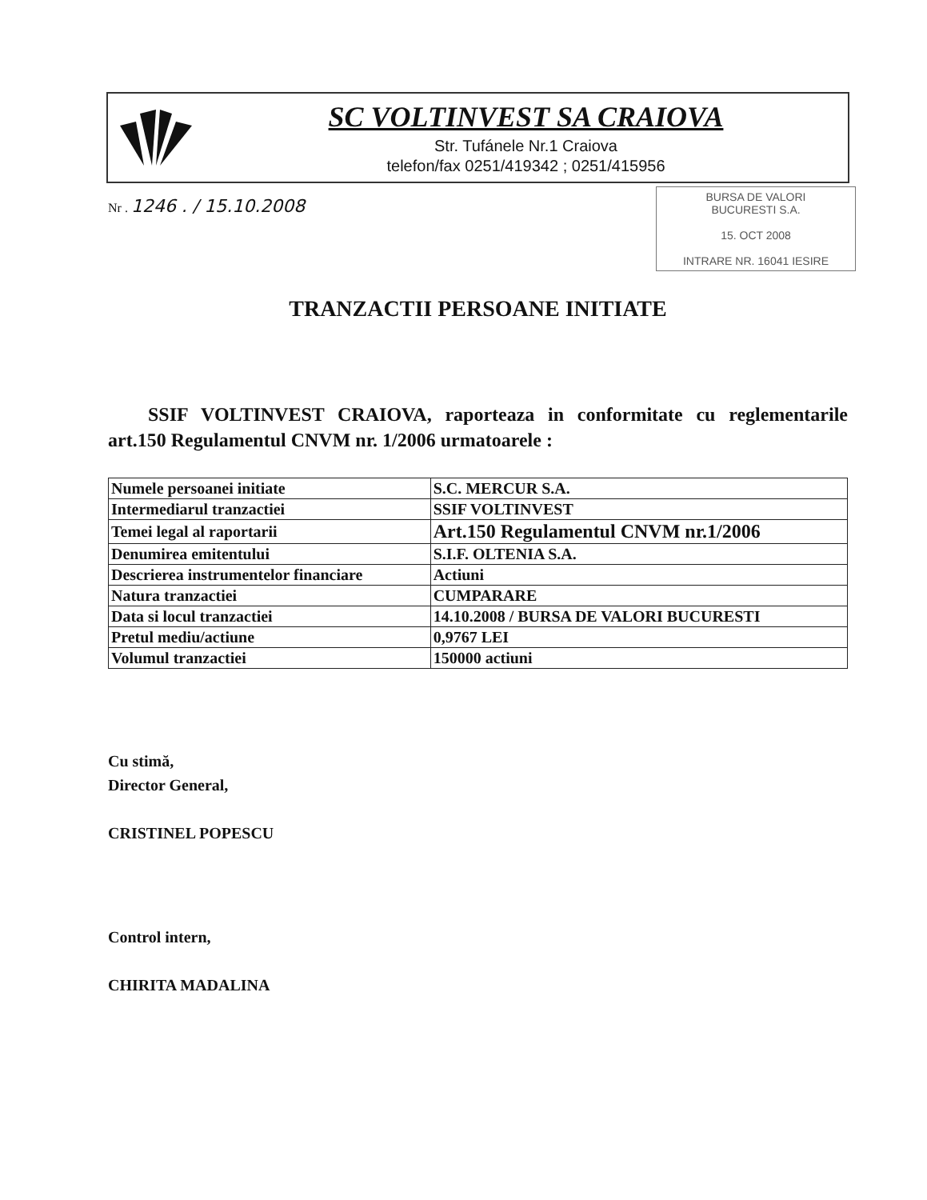SC VOLTINVEST SA CRAIOVA
Str. Tufánele Nr.1 Craiova
telefon/fax 0251/419342 ; 0251/415956
Nr . 1246 . / 15.10.2008
BURSA DE VALORI
BUCURESTI S.A.
15. OCT 2008
INTRARE NR. 16041 IESIRE
TRANZACTII PERSOANE INITIATE
SSIF VOLTINVEST CRAIOVA, raporteaza in conformitate cu reglementarile art.150 Regulamentul CNVM nr. 1/2006 urmatoarele :
| Numele persoanei initiate | S.C. MERCUR S.A. |
| Intermediarul tranzactiei | SSIF VOLTINVEST |
| Temei legal al raportarii | Art.150 Regulamentul CNVM nr.1/2006 |
| Denumirea emitentului | S.I.F. OLTENIA S.A. |
| Descrierea instrumentelor financiare | Actiuni |
| Natura tranzactiei | CUMPARARE |
| Data si locul tranzactiei | 14.10.2008 / BURSA DE VALORI BUCURESTI |
| Pretul mediu/actiune | 0,9767 LEI |
| Volumul tranzactiei | 150000 actiuni |
Cu stimă,
Director General,
CRISTINEL POPESCU
Control intern,
CHIRITA MADALINA